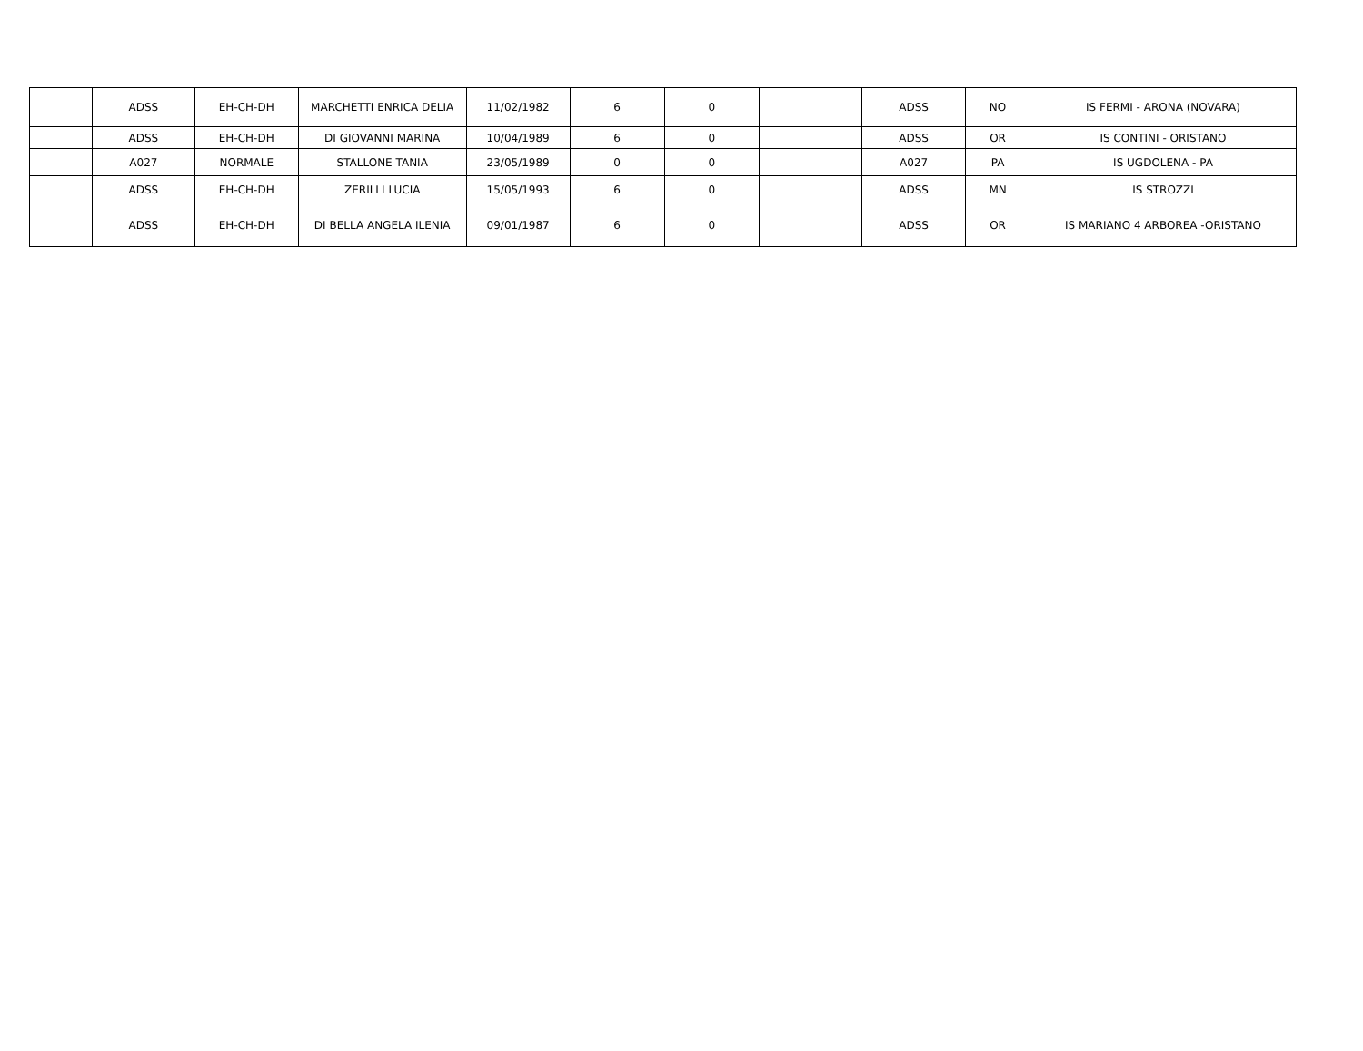| | ADSS | EH-CH-DH | MARCHETTI ENRICA DELIA | 11/02/1982 | 6 | 0 | | ADSS | NO | IS FERMI - ARONA (NOVARA) |
| | ADSS | EH-CH-DH | DI GIOVANNI MARINA | 10/04/1989 | 6 | 0 | | ADSS | OR | IS CONTINI - ORISTANO |
| | A027 | NORMALE | STALLONE TANIA | 23/05/1989 | 0 | 0 | | A027 | PA | IS UGDOLENA - PA |
| | ADSS | EH-CH-DH | ZERILLI LUCIA | 15/05/1993 | 6 | 0 | | ADSS | MN | IS STROZZI |
| | ADSS | EH-CH-DH | DI BELLA ANGELA ILENIA | 09/01/1987 | 6 | 0 | | ADSS | OR | IS MARIANO 4 ARBOREA -ORISTANO |